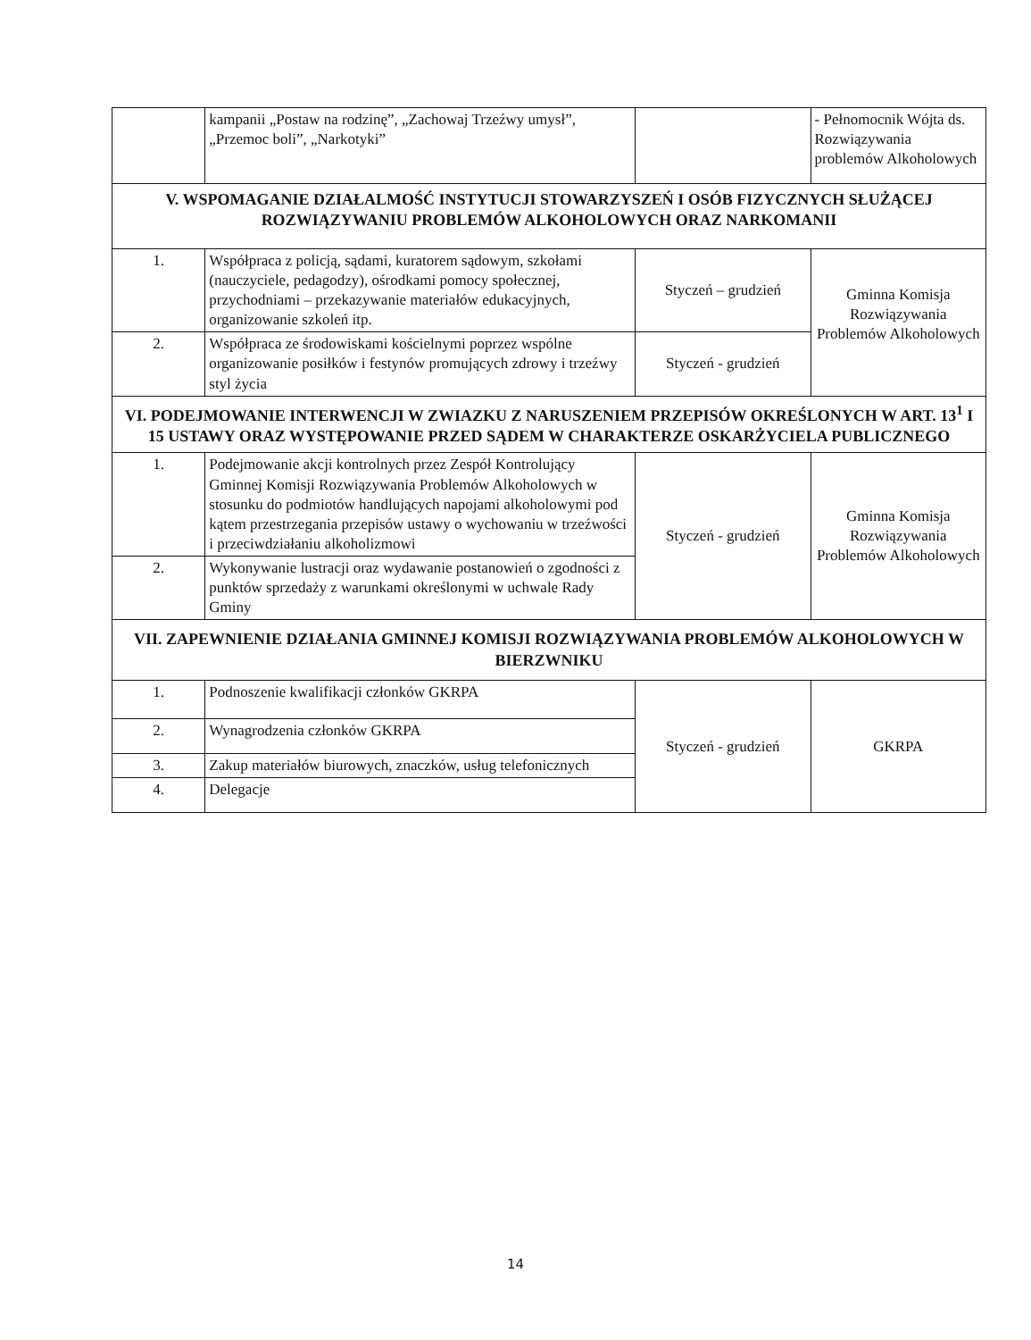| | kampanii „Postaw na rodzinę”, „Zachowaj Trzeźwy umysł”, „Przemoc boli”, „Narkotyki” | | - Pełnomocnik Wójta ds. Rozwiązywania problemów Alkoholowych |
| V. WSPOMAGANIE DZIAŁALMOŚĆ INSTYTUCJI STOWARZYSZEŃ I OSÓB FIZYCZNYCH SŁUŻĄCEJ ROZWIĄZYWANIU PROBLEMÓW ALKOHOLOWYCH ORAZ NARKOMANII | | | |
| 1. | Współpraca z policją, sądami, kuratorem sądowym, szkołami (nauczyciele, pedagodzy), ośrodkami pomocy społecznej, przychodniami – przekazywanie materiałów edukacyjnych, organizowanie szkoleń itp. | Styczeń – grudzień | Gminna Komisja Rozwiązywania Problemów Alkoholowych |
| 2. | Współpraca ze środowiskami kościelnymi poprzez wspólne organizowanie posiłków i festynów promujących zdrowy i trzeźwy styl życia | Styczeń - grudzień | |
| VI. PODEJMOWANIE INTERWENCJI W ZWIAZKU Z NARUSZENIEM PRZEPISÓW OKREŚLONYCH W ART. 13<sup>1</sup> I 15 USTAWY ORAZ WYSTĘPOWANIE PRZED SĄDEM W CHARAKTERZE OSKARŻYCIELA PUBLICZNEGO | | | |
| 1. | Podejmowanie akcji kontrolnych przez Zespół Kontrolujący Gminnej Komisji Rozwiązywania Problemów Alkoholowych w stosunku do podmiotów handlujących napojami alkoholowymi pod kątem przestrzegania przepisów ustawy o wychowaniu w trzeźwości i przeciwdziałaniu alkoholizmowi | Styczeń - grudzień | Gminna Komisja Rozwiązywania Problemów Alkoholowych |
| 2. | Wykonywanie lustracji oraz wydawanie postanowień o zgodności z punktów sprzedaży z warunkami określonymi w uchwale Rady Gminy | | |
| VII. ZAPEWNIENIE DZIAŁANIA GMINNEJ KOMISJI ROZWIĄZYWANIA PROBLEMÓW ALKOHOLOWYCH W BIERZWNIKU | | | |
| 1. | Podnoszenie kwalifikacji członków GKRPA | Styczeń - grudzień | GKRPA |
| 2. | Wynagrodzenia członków GKRPA | | |
| 3. | Zakup materiałów biurowych, znaczków, usług telefonicznych | | |
| 4. | Delegacje | | |
14